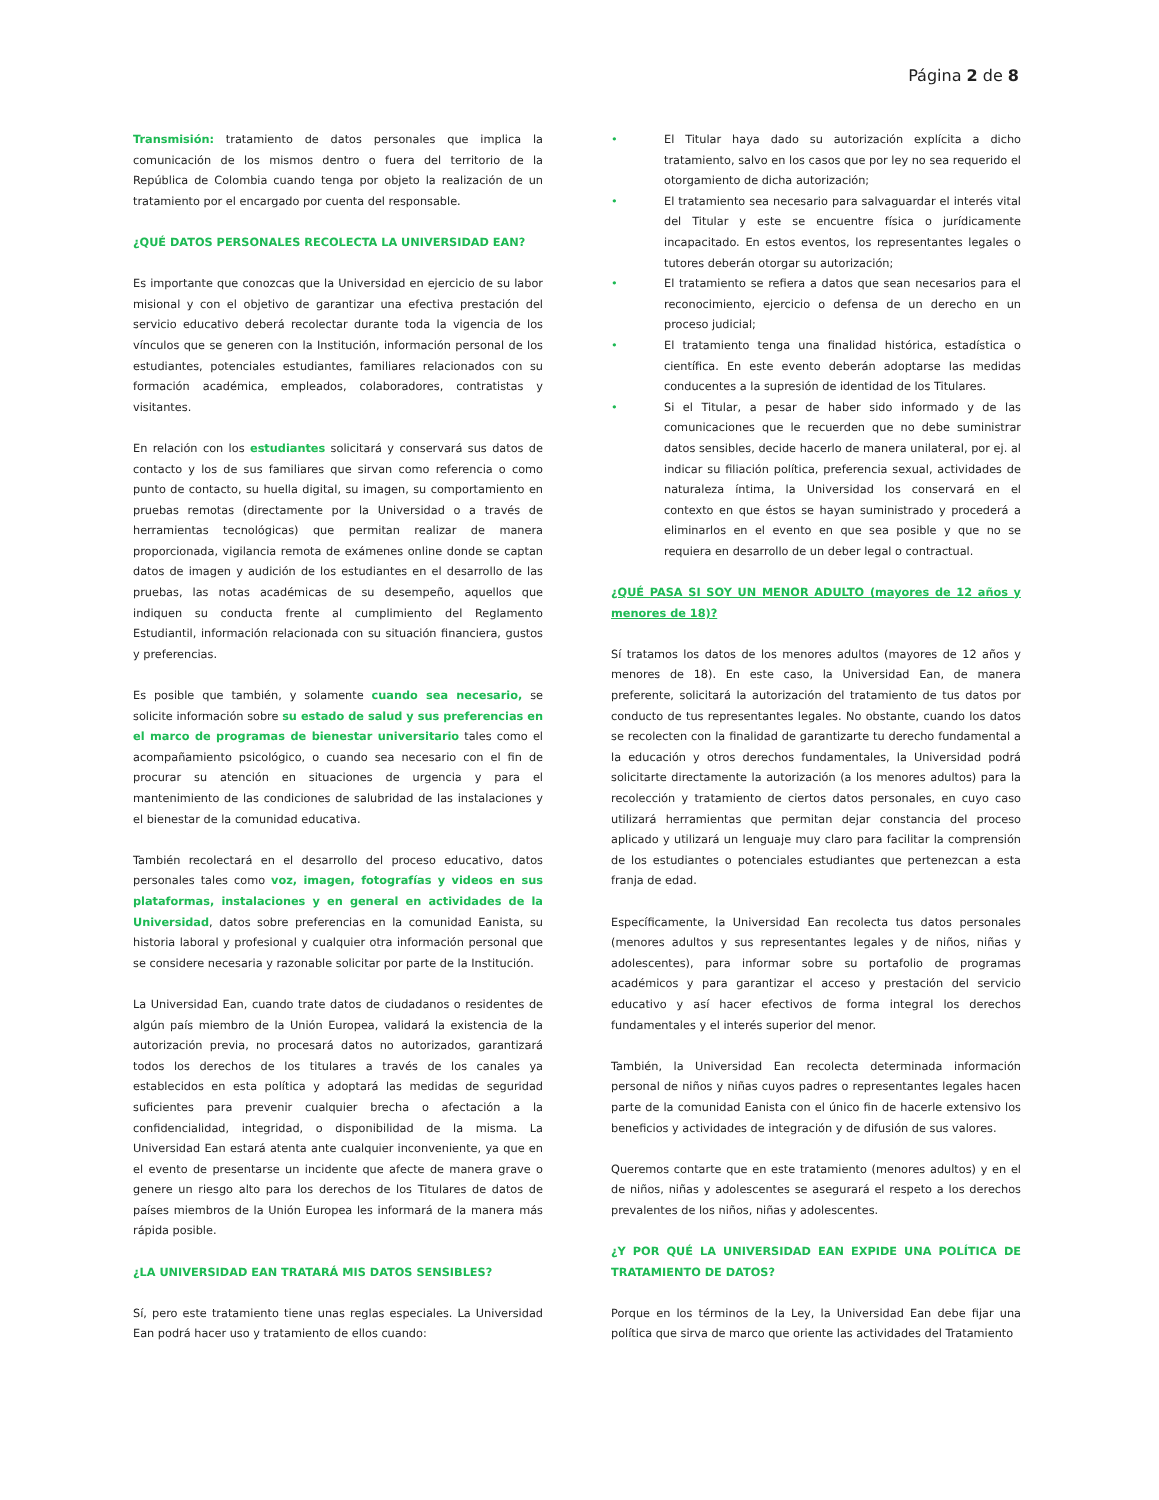Página 2 de 8
Transmisión: tratamiento de datos personales que implica la comunicación de los mismos dentro o fuera del territorio de la República de Colombia cuando tenga por objeto la realización de un tratamiento por el encargado por cuenta del responsable.
¿QUÉ DATOS PERSONALES RECOLECTA LA UNIVERSIDAD EAN?
Es importante que conozcas que la Universidad en ejercicio de su labor misional y con el objetivo de garantizar una efectiva prestación del servicio educativo deberá recolectar durante toda la vigencia de los vínculos que se generen con la Institución, información personal de los estudiantes, potenciales estudiantes, familiares relacionados con su formación académica, empleados, colaboradores, contratistas y visitantes.
En relación con los estudiantes solicitará y conservará sus datos de contacto y los de sus familiares que sirvan como referencia o como punto de contacto, su huella digital, su imagen, su comportamiento en pruebas remotas (directamente por la Universidad o a través de herramientas tecnológicas) que permitan realizar de manera proporcionada, vigilancia remota de exámenes online donde se captan datos de imagen y audición de los estudiantes en el desarrollo de las pruebas, las notas académicas de su desempeño, aquellos que indiquen su conducta frente al cumplimiento del Reglamento Estudiantil, información relacionada con su situación financiera, gustos y preferencias.
Es posible que también, y solamente cuando sea necesario, se solicite información sobre su estado de salud y sus preferencias en el marco de programas de bienestar universitario tales como el acompañamiento psicológico, o cuando sea necesario con el fin de procurar su atención en situaciones de urgencia y para el mantenimiento de las condiciones de salubridad de las instalaciones y el bienestar de la comunidad educativa.
También recolectará en el desarrollo del proceso educativo, datos personales tales como voz, imagen, fotografías y videos en sus plataformas, instalaciones y en general en actividades de la Universidad, datos sobre preferencias en la comunidad Eanista, su historia laboral y profesional y cualquier otra información personal que se considere necesaria y razonable solicitar por parte de la Institución.
La Universidad Ean, cuando trate datos de ciudadanos o residentes de algún país miembro de la Unión Europea, validará la existencia de la autorización previa, no procesará datos no autorizados, garantizará todos los derechos de los titulares a través de los canales ya establecidos en esta política y adoptará las medidas de seguridad suficientes para prevenir cualquier brecha o afectación a la confidencialidad, integridad, o disponibilidad de la misma. La Universidad Ean estará atenta ante cualquier inconveniente, ya que en el evento de presentarse un incidente que afecte de manera grave o genere un riesgo alto para los derechos de los Titulares de datos de países miembros de la Unión Europea les informará de la manera más rápida posible.
¿LA UNIVERSIDAD EAN TRATARÁ MIS DATOS SENSIBLES?
Sí, pero este tratamiento tiene unas reglas especiales. La Universidad Ean podrá hacer uso y tratamiento de ellos cuando:
• El Titular haya dado su autorización explícita a dicho tratamiento, salvo en los casos que por ley no sea requerido el otorgamiento de dicha autorización;
• El tratamiento sea necesario para salvaguardar el interés vital del Titular y este se encuentre física o jurídicamente incapacitado. En estos eventos, los representantes legales o tutores deberán otorgar su autorización;
• El tratamiento se refiera a datos que sean necesarios para el reconocimiento, ejercicio o defensa de un derecho en un proceso judicial;
• El tratamiento tenga una finalidad histórica, estadística o científica. En este evento deberán adoptarse las medidas conducentes a la supresión de identidad de los Titulares.
• Si el Titular, a pesar de haber sido informado y de las comunicaciones que le recuerden que no debe suministrar datos sensibles, decide hacerlo de manera unilateral, por ej. al indicar su filiación política, preferencia sexual, actividades de naturaleza íntima, la Universidad los conservará en el contexto en que éstos se hayan suministrado y procederá a eliminarlos en el evento en que sea posible y que no se requiera en desarrollo de un deber legal o contractual.
¿QUÉ PASA SI SOY UN MENOR ADULTO (mayores de 12 años y menores de 18)?
Sí tratamos los datos de los menores adultos (mayores de 12 años y menores de 18). En este caso, la Universidad Ean, de manera preferente, solicitará la autorización del tratamiento de tus datos por conducto de tus representantes legales. No obstante, cuando los datos se recolecten con la finalidad de garantizarte tu derecho fundamental a la educación y otros derechos fundamentales, la Universidad podrá solicitarte directamente la autorización (a los menores adultos) para la recolección y tratamiento de ciertos datos personales, en cuyo caso utilizará herramientas que permitan dejar constancia del proceso aplicado y utilizará un lenguaje muy claro para facilitar la comprensión de los estudiantes o potenciales estudiantes que pertenezcan a esta franja de edad.
Específicamente, la Universidad Ean recolecta tus datos personales (menores adultos y sus representantes legales y de niños, niñas y adolescentes), para informar sobre su portafolio de programas académicos y para garantizar el acceso y prestación del servicio educativo y así hacer efectivos de forma integral los derechos fundamentales y el interés superior del menor.
También, la Universidad Ean recolecta determinada información personal de niños y niñas cuyos padres o representantes legales hacen parte de la comunidad Eanista con el único fin de hacerle extensivo los beneficios y actividades de integración y de difusión de sus valores.
Queremos contarte que en este tratamiento (menores adultos) y en el de niños, niñas y adolescentes se asegurará el respeto a los derechos prevalentes de los niños, niñas y adolescentes.
¿Y POR QUÉ LA UNIVERSIDAD EAN EXPIDE UNA POLÍTICA DE TRATAMIENTO DE DATOS?
Porque en los términos de la Ley, la Universidad Ean debe fijar una política que sirva de marco que oriente las actividades del Tratamiento